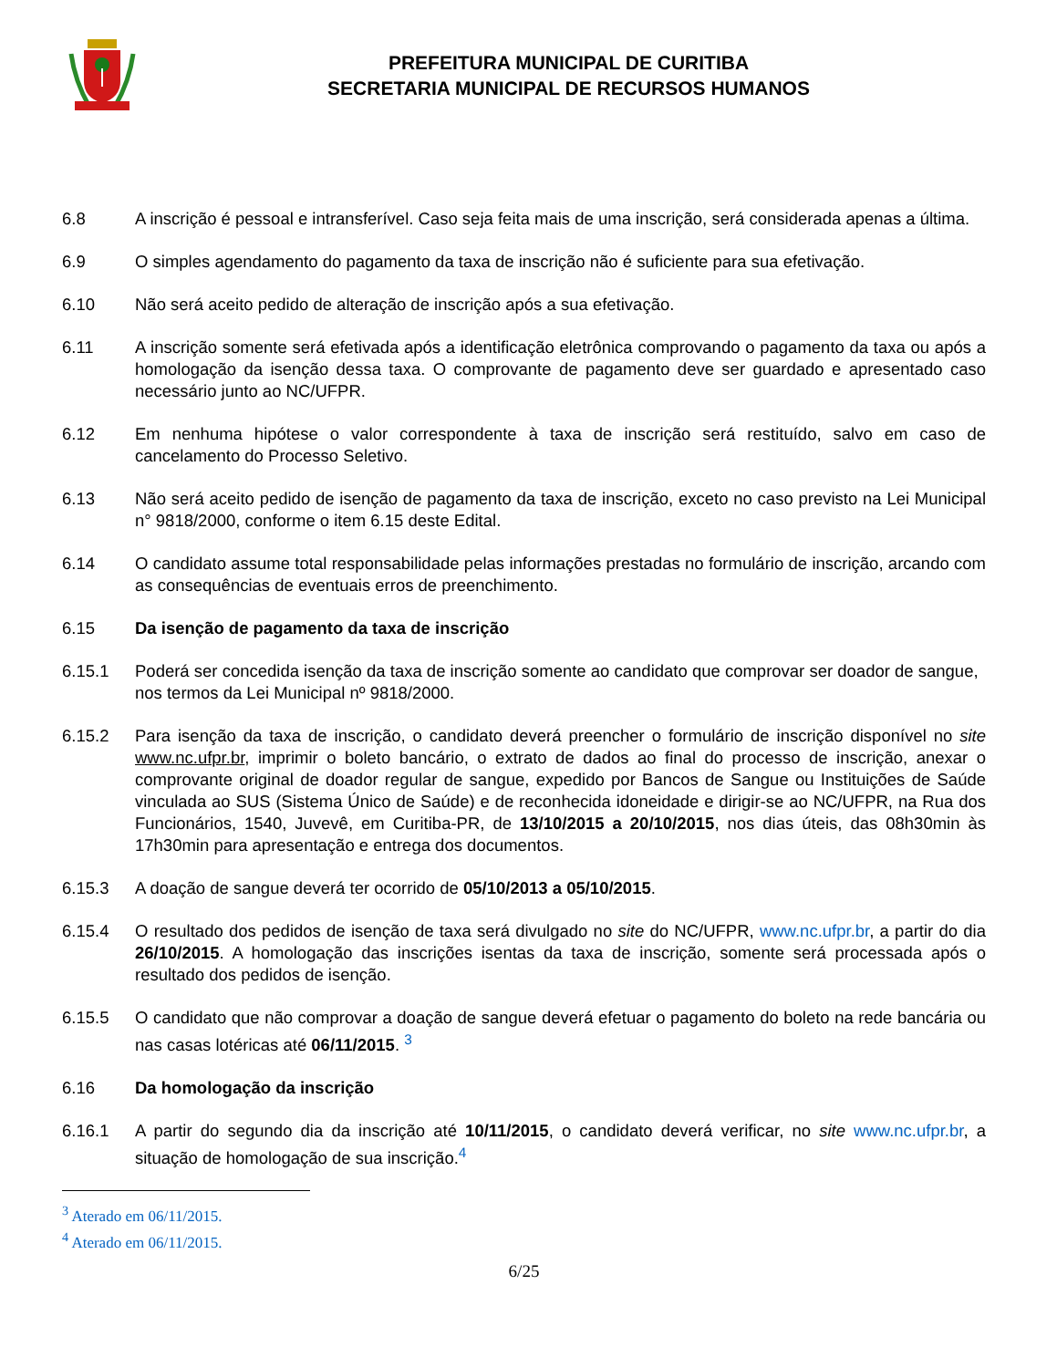PREFEITURA MUNICIPAL DE CURITIBA
SECRETARIA MUNICIPAL DE RECURSOS HUMANOS
6.8 A inscrição é pessoal e intransferível. Caso seja feita mais de uma inscrição, será considerada apenas a última.
6.9 O simples agendamento do pagamento da taxa de inscrição não é suficiente para sua efetivação.
6.10 Não será aceito pedido de alteração de inscrição após a sua efetivação.
6.11 A inscrição somente será efetivada após a identificação eletrônica comprovando o pagamento da taxa ou após a homologação da isenção dessa taxa. O comprovante de pagamento deve ser guardado e apresentado caso necessário junto ao NC/UFPR.
6.12 Em nenhuma hipótese o valor correspondente à taxa de inscrição será restituído, salvo em caso de cancelamento do Processo Seletivo.
6.13 Não será aceito pedido de isenção de pagamento da taxa de inscrição, exceto no caso previsto na Lei Municipal n° 9818/2000, conforme o item 6.15 deste Edital.
6.14 O candidato assume total responsabilidade pelas informações prestadas no formulário de inscrição, arcando com as consequências de eventuais erros de preenchimento.
6.15 Da isenção de pagamento da taxa de inscrição
6.15.1 Poderá ser concedida isenção da taxa de inscrição somente ao candidato que comprovar ser doador de sangue, nos termos da Lei Municipal nº 9818/2000.
6.15.2 Para isenção da taxa de inscrição, o candidato deverá preencher o formulário de inscrição disponível no site www.nc.ufpr.br, imprimir o boleto bancário, o extrato de dados ao final do processo de inscrição, anexar o comprovante original de doador regular de sangue, expedido por Bancos de Sangue ou Instituições de Saúde vinculada ao SUS (Sistema Único de Saúde) e de reconhecida idoneidade e dirigir-se ao NC/UFPR, na Rua dos Funcionários, 1540, Juvevê, em Curitiba-PR, de 13/10/2015 a 20/10/2015, nos dias úteis, das 08h30min às 17h30min para apresentação e entrega dos documentos.
6.15.3 A doação de sangue deverá ter ocorrido de 05/10/2013 a 05/10/2015.
6.15.4 O resultado dos pedidos de isenção de taxa será divulgado no site do NC/UFPR, www.nc.ufpr.br, a partir do dia 26/10/2015. A homologação das inscrições isentas da taxa de inscrição, somente será processada após o resultado dos pedidos de isenção.
6.15.5 O candidato que não comprovar a doação de sangue deverá efetuar o pagamento do boleto na rede bancária ou nas casas lotéricas até 06/11/2015. <sup>3</sup>
6.16 Da homologação da inscrição
6.16.1 A partir do segundo dia da inscrição até 10/11/2015, o candidato deverá verificar, no site www.nc.ufpr.br, a situação de homologação de sua inscrição.<sup>4</sup>
<sup>3</sup> Aterado em 06/11/2015.
<sup>4</sup> Aterado em 06/11/2015.
6/25